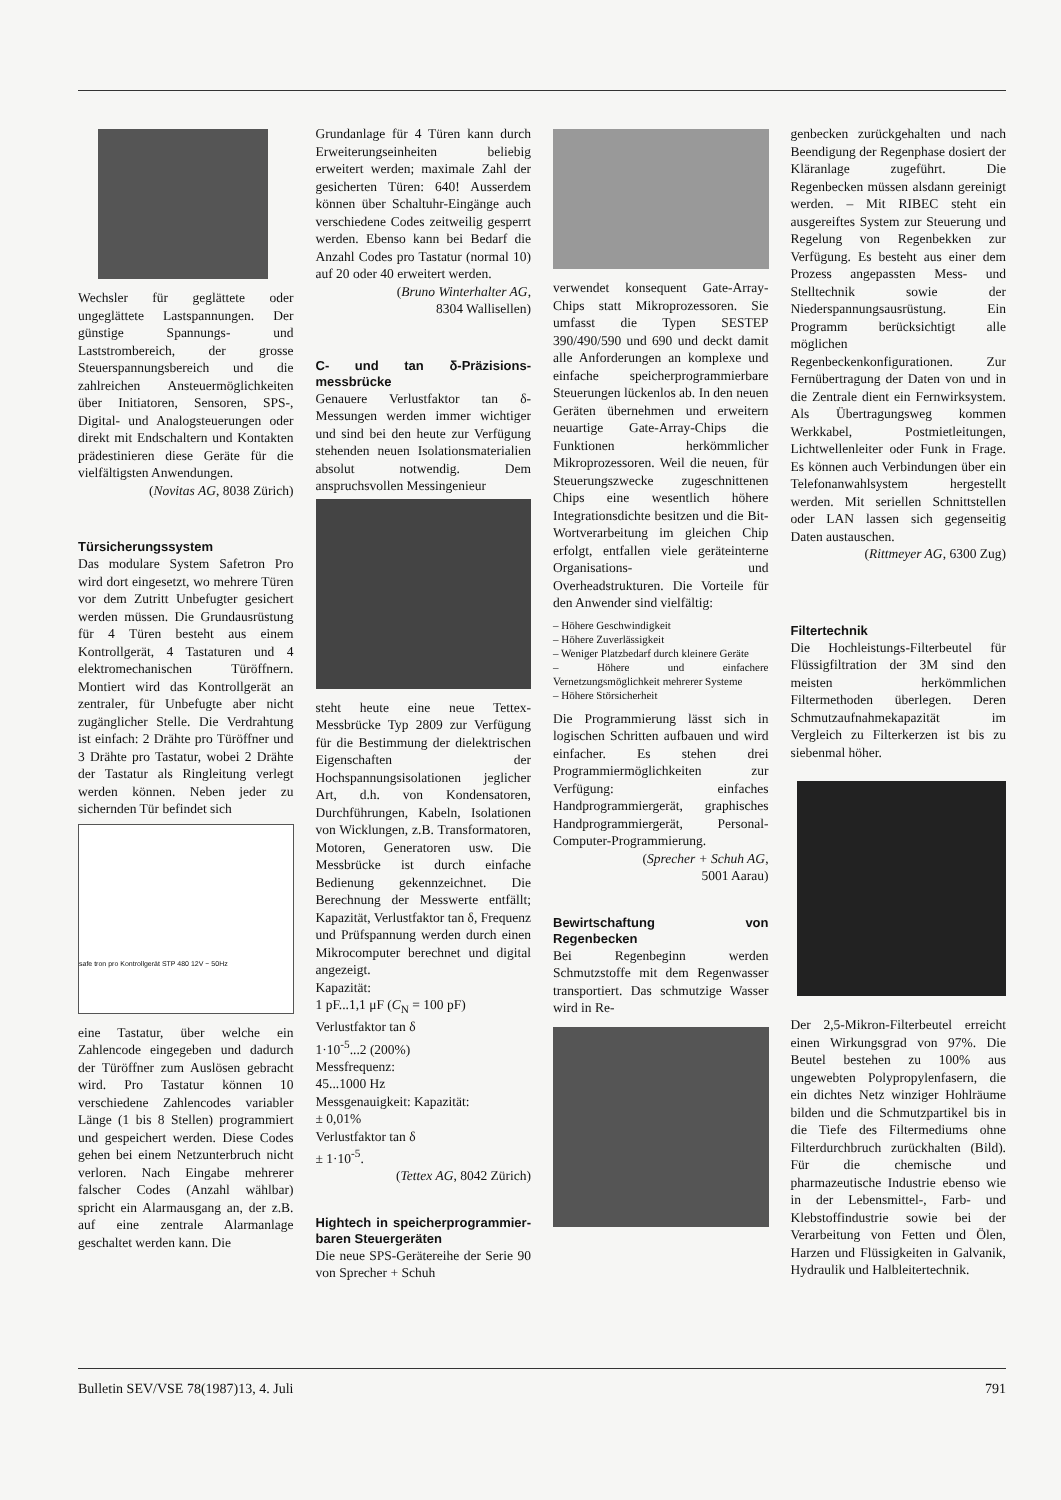Wechsler für geglättete oder ungeglättete Lastspannungen. Der günstige Spannungs- und Laststrombereich, der grosse Steuerspannungsbereich und die zahlreichen Ansteuermöglichkeiten über Initiatoren, Sensoren, SPS-, Digital- und Analogsteuerungen oder direkt mit Endschaltern und Kontakten prädestinieren diese Geräte für die vielfältigsten Anwendungen.
(Novitas AG, 8038 Zürich)
Türsicherungssystem
Das modulare System Safetron Pro wird dort eingesetzt, wo mehrere Türen vor dem Zutritt Unbefugter gesichert werden müssen. Die Grundausrüstung für 4 Türen besteht aus einem Kontrollgerät, 4 Tastaturen und 4 elektromechanischen Türöffnern. Montiert wird das Kontrollgerät an zentraler, für Unbefugte aber nicht zugänglicher Stelle. Die Verdrahtung ist einfach: 2 Drähte pro Türöffner und 3 Drähte pro Tastatur, wobei 2 Drähte der Tastatur als Ringleitung verlegt werden können. Neben jeder zu sichernden Tür befindet sich
safe tron pro Kontrollgerät STP 480 12V ~ 50Hz
eine Tastatur, über welche ein Zahlencode eingegeben und dadurch der Türöffner zum Auslösen gebracht wird. Pro Tastatur können 10 verschiedene Zahlencodes variabler Länge (1 bis 8 Stellen) programmiert und gespeichert werden. Diese Codes gehen bei einem Netzunterbruch nicht verloren. Nach Eingabe mehrerer falscher Codes (Anzahl wählbar) spricht ein Alarmausgang an, der z.B. auf eine zentrale Alarmanlage geschaltet werden kann. Die
Grundanlage für 4 Türen kann durch Erweiterungseinheiten beliebig erweitert werden; maximale Zahl der gesicherten Türen: 640! Ausserdem können über Schaltuhr-Eingänge auch verschiedene Codes zeitweilig gesperrt werden. Ebenso kann bei Bedarf die Anzahl Codes pro Tastatur (normal 10) auf 20 oder 40 erweitert werden.
(Bruno Winterhalter AG,
8304 Wallisellen)
C- und tan δ-Präzisions-messbrücke
Genauere Verlustfaktor tan δ-Messungen werden immer wichtiger und sind bei den heute zur Verfügung stehenden neuen Isolationsmaterialien absolut notwendig. Dem anspruchsvollen Messingenieur
steht heute eine neue Tettex-Messbrücke Typ 2809 zur Verfügung für die Bestimmung der dielektrischen Eigenschaften der Hochspannungsisolationen jeglicher Art, d.h. von Kondensatoren, Durchführungen, Kabeln, Isolationen von Wicklungen, z.B. Transformatoren, Motoren, Generatoren usw. Die Messbrücke ist durch einfache Bedienung gekennzeichnet. Die Berechnung der Messwerte entfällt; Kapazität, Verlustfaktor tan δ, Frequenz und Prüfspannung werden durch einen Mikrocomputer berechnet und digital angezeigt.
Kapazität:
1 pF...1,1 μF (C<sub>N</sub> = 100 pF)
Verlustfaktor tan δ
1·10<sup>-5</sup>...2 (200%)
Messfrequenz:
45...1000 Hz
Messgenauigkeit: Kapazität:
± 0,01%
Verlustfaktor tan δ
± 1·10<sup>-5</sup>.
(Tettex AG, 8042 Zürich)
Hightech in speicherprogrammier-baren Steuergeräten
Die neue SPS-Gerätereihe der Serie 90 von Sprecher + Schuh
verwendet konsequent Gate-Array-Chips statt Mikroprozessoren. Sie umfasst die Typen SESTEP 390/490/590 und 690 und deckt damit alle Anforderungen an komplexe und einfache speicherprogrammierbare Steuerungen lückenlos ab. In den neuen Geräten übernehmen und erweitern neuartige Gate-Array-Chips die Funktionen herkömmlicher Mikroprozessoren. Weil die neuen, für Steuerungszwecke zugeschnittenen Chips eine wesentlich höhere Integrationsdichte besitzen und die Bit-Wortverarbeitung im gleichen Chip erfolgt, entfallen viele geräteinterne Organisations- und Overheadstrukturen. Die Vorteile für den Anwender sind vielfältig:
– Höhere Geschwindigkeit
– Höhere Zuverlässigkeit
– Weniger Platzbedarf durch kleinere Geräte
– Höhere und einfachere Vernetzungsmöglichkeit mehrerer Systeme
– Höhere Störsicherheit
Die Programmierung lässt sich in logischen Schritten aufbauen und wird einfacher. Es stehen drei Programmiermöglichkeiten zur Verfügung: einfaches Handprogrammiergerät, graphisches Handprogrammiergerät, Personal-Computer-Programmierung.
(Sprecher + Schuh AG,
5001 Aarau)
Bewirtschaftung von Regenbecken
Bei Regenbeginn werden Schmutzstoffe mit dem Regenwasser transportiert. Das schmutzige Wasser wird in Re-
genbecken zurückgehalten und nach Beendigung der Regenphase dosiert der Kläranlage zugeführt. Die Regenbecken müssen alsdann gereinigt werden. – Mit RIBEC steht ein ausgereiftes System zur Steuerung und Regelung von Regenbekken zur Verfügung. Es besteht aus einer dem Prozess angepassten Mess- und Stelltechnik sowie der Niederspannungsausrüstung. Ein Programm berücksichtigt alle möglichen Regenbeckenkonfigurationen. Zur Fernübertragung der Daten von und in die Zentrale dient ein Fernwirksystem. Als Übertragungsweg kommen Werkkabel, Postmietleitungen, Lichtwellenleiter oder Funk in Frage. Es können auch Verbindungen über ein Telefonanwahlsystem hergestellt werden. Mit seriellen Schnittstellen oder LAN lassen sich gegenseitig Daten austauschen.
(Rittmeyer AG, 6300 Zug)
Filtertechnik
Die Hochleistungs-Filterbeutel für Flüssigfiltration der 3M sind den meisten herkömmlichen Filtermethoden überlegen. Deren Schmutzaufnahmekapazität im Vergleich zu Filterkerzen ist bis zu siebenmal höher.
Der 2,5-Mikron-Filterbeutel erreicht einen Wirkungsgrad von 97%. Die Beutel bestehen zu 100% aus ungewebten Polypropylenfasern, die ein dichtes Netz winziger Hohlräume bilden und die Schmutzpartikel bis in die Tiefe des Filtermediums ohne Filterdurchbruch zurückhalten (Bild). Für die chemische und pharmazeutische Industrie ebenso wie in der Lebensmittel-, Farb- und Klebstoffindustrie sowie bei der Verarbeitung von Fetten und Ölen, Harzen und Flüssigkeiten in Galvanik, Hydraulik und Halbleitertechnik.
Bulletin SEV/VSE 78(1987)13, 4. Juli 791